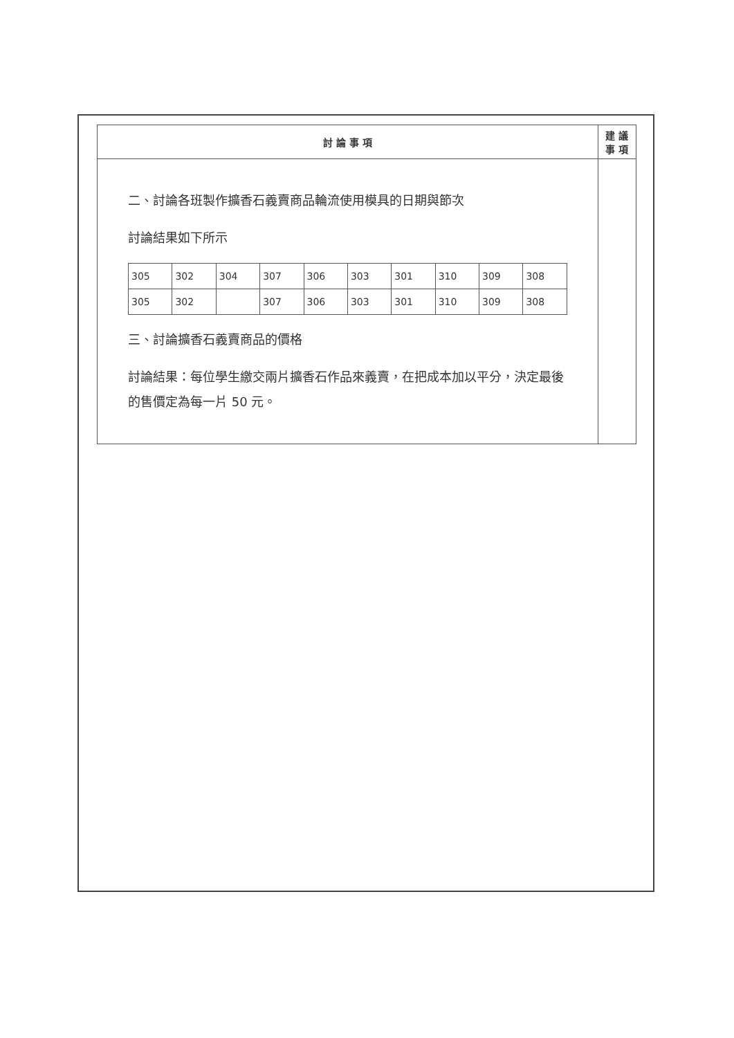| 討 論 事 項 | 建 議 事 項 |
| --- | --- |
| 二、討論各班製作擴香石義賣商品輪流使用模具的日期與節次 討論結果如下所示 / 305 / 302 / 304 / 307 / 306 / 303 / 301 / 310 / 309 / 308 / / 305 / 302 / / 307 / 306 / 303 / 301 / 310 / 309 / 308 / 三、討論擴香石義賣商品的價格 討論結果：每位學生繳交兩片擴香石作品來義賣，在把成本加以平分，決定最後的售價定為每一片 50 元。 | |